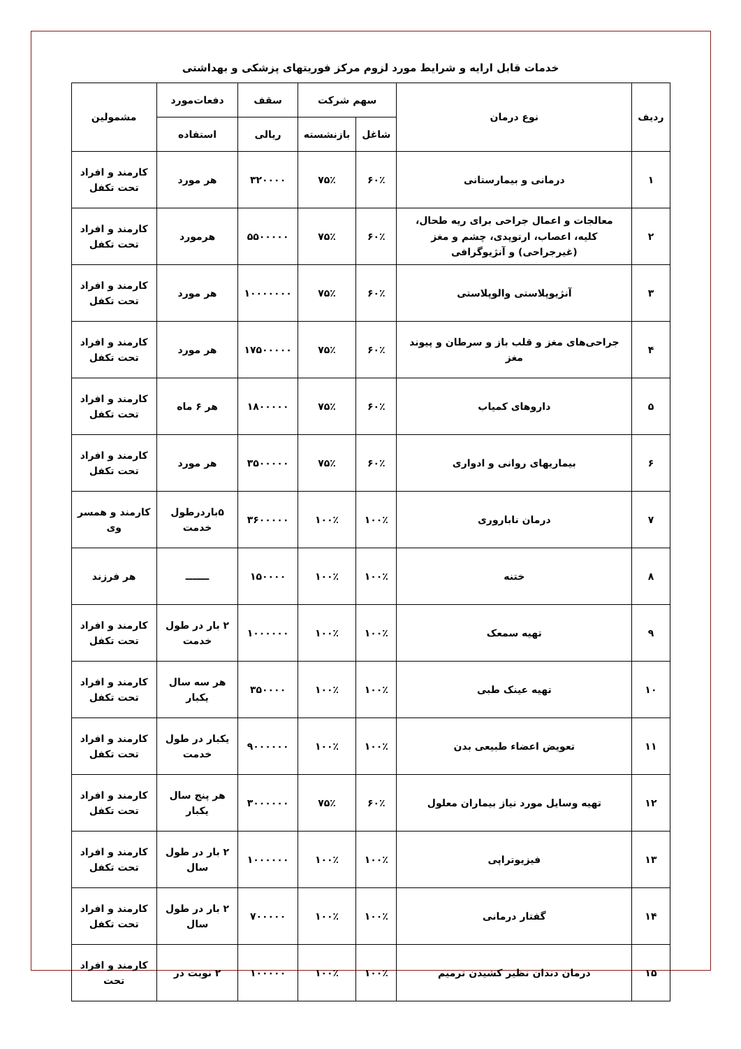خدمات قابل ارایه و شرایط مورد لزوم مرکز فوریتهای پزشکی و بهداشتی
| ردیف | نوع درمان | سهم شرکت | | سقف | دفعات‌مورد | مشمولین |
| --- | --- | --- | --- | --- | --- | --- |
| | | شاغل | بازنشسته | ریالی | استفاده | |
| ۱ | درمانی و بیمارستانی | ۶۰٪ | ۷۵٪ | ۳۲۰۰۰۰ | هر مورد | کارمند و افراد تحت تکفل |
| ۲ | معالجات و اعمال جراحی برای ریه طحال، کلیه، اعصاب، ارتوپدی، چشم و مغز (غیرجراحی) و آنژیوگرافی | ۶۰٪ | ۷۵٪ | ۵۵۰۰۰۰۰ | هرمورد | کارمند و افراد تحت تکفل |
| ۳ | آنژیوپلاستی والوپلاستی | ۶۰٪ | ۷۵٪ | ۱۰۰۰۰۰۰۰ | هر مورد | کارمند و افراد تحت تکفل |
| ۴ | جراحی‌های مغز و قلب باز و سرطان و پیوند مغز | ۶۰٪ | ۷۵٪ | ۱۷۵۰۰۰۰۰ | هر مورد | کارمند و افراد تحت تکفل |
| ۵ | داروهای کمیاب | ۶۰٪ | ۷۵٪ | ۱۸۰۰۰۰۰ | هر ۶ ماه | کارمند و افراد تحت تکفل |
| ۶ | بیماریهای روانی و ادواری | ۶۰٪ | ۷۵٪ | ۳۵۰۰۰۰۰ | هر مورد | کارمند و افراد تحت تکفل |
| ۷ | درمان ناباروری | ۱۰۰٪ | ۱۰۰٪ | ۳۶۰۰۰۰۰ | ۵باردرطول خدمت | کارمند و همسر وی |
| ۸ | ختنه | ۱۰۰٪ | ۱۰۰٪ | ۱۵۰۰۰۰ | ـــــــ | هر فرزند |
| ۹ | تهیه سمعک | ۱۰۰٪ | ۱۰۰٪ | ۱۰۰۰۰۰۰ | ۲ بار در طول خدمت | کارمند و افراد تحت تکفل |
| ۱۰ | تهیه عینک طبی | ۱۰۰٪ | ۱۰۰٪ | ۳۵۰۰۰۰ | هر سه سال یکبار | کارمند و افراد تحت تکفل |
| ۱۱ | تعویض اعضاء طبیعی بدن | ۱۰۰٪ | ۱۰۰٪ | ۹۰۰۰۰۰۰ | یکبار در طول خدمت | کارمند و افراد تحت تکفل |
| ۱۲ | تهیه وسایل مورد نیاز بیماران معلول | ۶۰٪ | ۷۵٪ | ۳۰۰۰۰۰۰ | هر پنج سال یکبار | کارمند و افراد تحت تکفل |
| ۱۳ | فیزیوتراپی | ۱۰۰٪ | ۱۰۰٪ | ۱۰۰۰۰۰۰ | ۲ بار در طول سال | کارمند و افراد تحت تکفل |
| ۱۴ | گفتار درمانی | ۱۰۰٪ | ۱۰۰٪ | ۷۰۰۰۰۰ | ۲ بار در طول سال | کارمند و افراد تحت تکفل |
| ۱۵ | درمان دندان نظیر کشیدن ترمیم | ۱۰۰٪ | ۱۰۰٪ | ۱۰۰۰۰۰ | ۲ نوبت در | کارمند و افراد تحت |